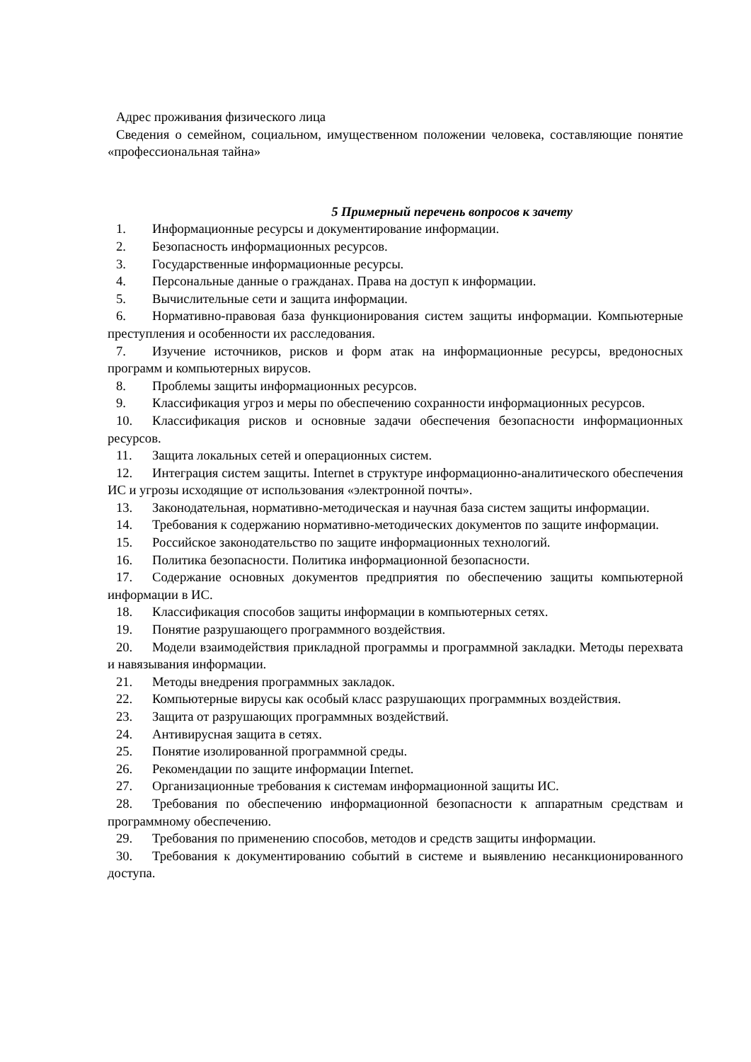Адрес проживания физического лица
Сведения о семейном, социальном, имущественном положении человека, составляющие понятие «профессиональная тайна»
5 Примерный перечень вопросов к зачету
1. Информационные ресурсы и документирование информации.
2. Безопасность информационных ресурсов.
3. Государственные информационные ресурсы.
4. Персональные данные о гражданах. Права на доступ к информации.
5. Вычислительные сети и защита информации.
6. Нормативно-правовая база функционирования систем защиты информации. Компьютерные преступления и особенности их расследования.
7. Изучение источников, рисков и форм атак на информационные ресурсы, вредоносных программ и компьютерных вирусов.
8. Проблемы защиты информационных ресурсов.
9. Классификация угроз и меры по обеспечению сохранности информационных ресурсов.
10. Классификация рисков и основные задачи обеспечения безопасности информационных ресурсов.
11. Защита локальных сетей и операционных систем.
12. Интеграция систем защиты. Internet в структуре информационно-аналитического обеспечения ИС и угрозы исходящие от использования «электронной почты».
13. Законодательная, нормативно-методическая и научная база систем защиты информации.
14. Требования к содержанию нормативно-методических документов по защите информации.
15. Российское законодательство по защите информационных технологий.
16. Политика безопасности. Политика информационной безопасности.
17. Содержание основных документов предприятия по обеспечению защиты компьютерной информации в ИС.
18. Классификация способов защиты информации в компьютерных сетях.
19. Понятие разрушающего программного воздействия.
20. Модели взаимодействия прикладной программы и программной закладки. Методы перехвата и навязывания информации.
21. Методы внедрения программных закладок.
22. Компьютерные вирусы как особый класс разрушающих программных воздействия.
23. Защита от разрушающих программных воздействий.
24. Антивирусная защита в сетях.
25. Понятие изолированной программной среды.
26. Рекомендации по защите информации Internet.
27. Организационные требования к системам информационной защиты ИС.
28. Требования по обеспечению информационной безопасности к аппаратным средствам и программному обеспечению.
29. Требования по применению способов, методов и средств защиты информации.
30. Требования к документированию событий в системе и выявлению несанкционированного доступа.